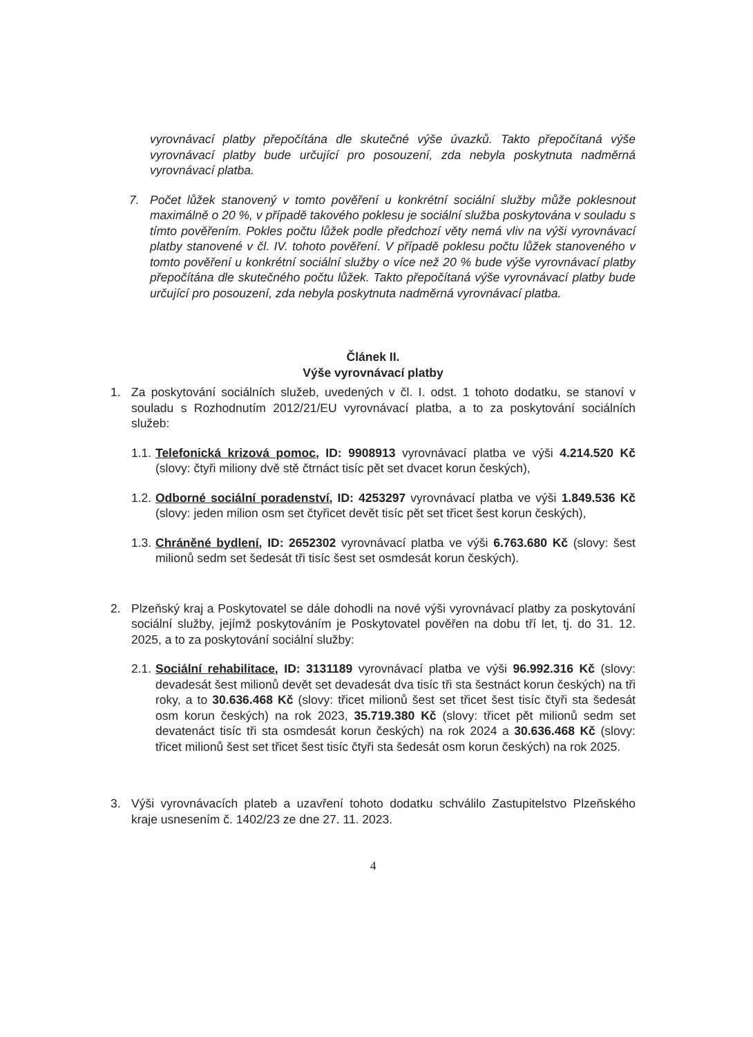vyrovnávací platby přepočítána dle skutečné výše úvazků. Takto přepočítaná výše vyrovnávací platby bude určující pro posouzení, zda nebyla poskytnuta nadměrná vyrovnávací platba.
7. Počet lůžek stanovený v tomto pověření u konkrétní sociální služby může poklesnout maximálně o 20 %, v případě takového poklesu je sociální služba poskytována v souladu s tímto pověřením. Pokles počtu lůžek podle předchozí věty nemá vliv na výši vyrovnávací platby stanovené v čl. IV. tohoto pověření. V případě poklesu počtu lůžek stanoveného v tomto pověření u konkrétní sociální služby o více než 20 % bude výše vyrovnávací platby přepočítána dle skutečného počtu lůžek. Takto přepočítaná výše vyrovnávací platby bude určující pro posouzení, zda nebyla poskytnuta nadměrná vyrovnávací platba.
Článek II.
Výše vyrovnávací platby
1. Za poskytování sociálních služeb, uvedených v čl. I. odst. 1 tohoto dodatku, se stanoví v souladu s Rozhodnutím 2012/21/EU vyrovnávací platba, a to za poskytování sociálních služeb:
1.1.
Telefonická krizová pomoc, ID: 9908913 vyrovnávací platba ve výši 4.214.520 Kč (slovy: čtyři miliony dvě stě čtrnáct tisíc pět set dvacet korun českých),
1.2.
Odborné sociální poradenství, ID: 4253297 vyrovnávací platba ve výši 1.849.536 Kč (slovy: jeden milion osm set čtyřicet devět tisíc pět set třicet šest korun českých),
1.3.
Chráněné bydlení, ID: 2652302 vyrovnávací platba ve výši 6.763.680 Kč (slovy: šest milionů sedm set šedesát tři tisíc šest set osmdesát korun českých).
2. Plzeňský kraj a Poskytovatel se dále dohodli na nové výši vyrovnávací platby za poskytování sociální služby, jejímž poskytováním je Poskytovatel pověřen na dobu tří let, tj. do 31. 12. 2025, a to za poskytování sociální služby:
2.1.
Sociální rehabilitace, ID: 3131189 vyrovnávací platba ve výši 96.992.316 Kč (slovy: devadesát šest milionů devět set devadesát dva tisíc tři sta šestnáct korun českých) na tři roky, a to 30.636.468 Kč (slovy: třicet milionů šest set třicet šest tisíc čtyři sta šedesát osm korun českých) na rok 2023, 35.719.380 Kč (slovy: třicet pět milionů sedm set devatenáct tisíc tři sta osmdesát korun českých) na rok 2024 a 30.636.468 Kč (slovy: třicet milionů šest set třicet šest tisíc čtyři sta šedesát osm korun českých) na rok 2025.
3. Výši vyrovnávacích plateb a uzavření tohoto dodatku schválilo Zastupitelstvo Plzeňského kraje usnesením č. 1402/23 ze dne 27. 11. 2023.
4